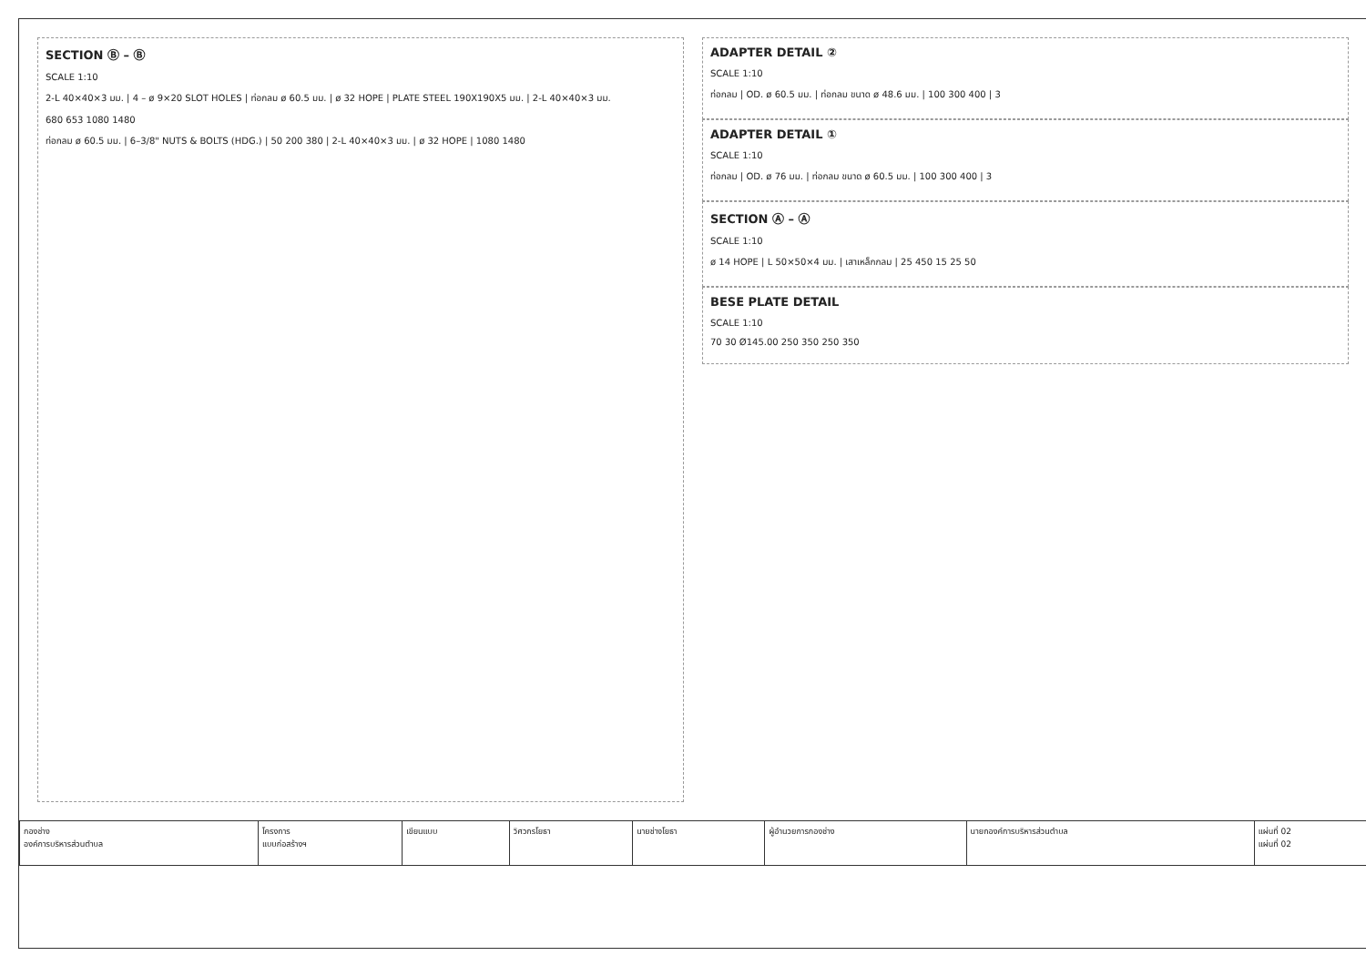SECTION Ⓑ – Ⓑ
SCALE 1:10
2-L 40×40×3 มม. | 4 – ø 9×20 SLOT HOLES | ท่อกลม ø 60.5 มม. | ø 32 HOPE | PLATE STEEL 190X190X5 มม. | 2-L 40×40×3 มม.
680 653 1080 1480
ท่อกลม ø 60.5 มม. | 6–3/8" NUTS & BOLTS (HDG.) | 50 200 380 | 2-L 40×40×3 มม. | ø 32 HOPE | 1080 1480
ADAPTER DETAIL ②
SCALE 1:10
ท่อกลม | OD. ø 60.5 มม. | ท่อกลม ขนาด ø 48.6 มม. | 100 300 400 | 3
ADAPTER DETAIL ①
SCALE 1:10
ท่อกลม | OD. ø 76 มม. | ท่อกลม ขนาด ø 60.5 มม. | 100 300 400 | 3
SECTION Ⓐ – Ⓐ
SCALE 1:10
ø 14 HOPE | L 50×50×4 มม. | เสาเหล็กกลม | 25 450 15 25 50
BESE PLATE DETAIL
SCALE 1:10
70 30 Ø145.00 250 350 250 350
| กองช่าง องค์การบริหารส่วนตำบล | โครงการ แบบก่อสร้างฯ | เขียนแบบ | วิศวกรโยธา | นายช่างโยธา | ผู้อำนวยการกองช่าง | นายกองค์การบริหารส่วนตำบล | แผ่นที่ 02 แผ่นที่ 02 |